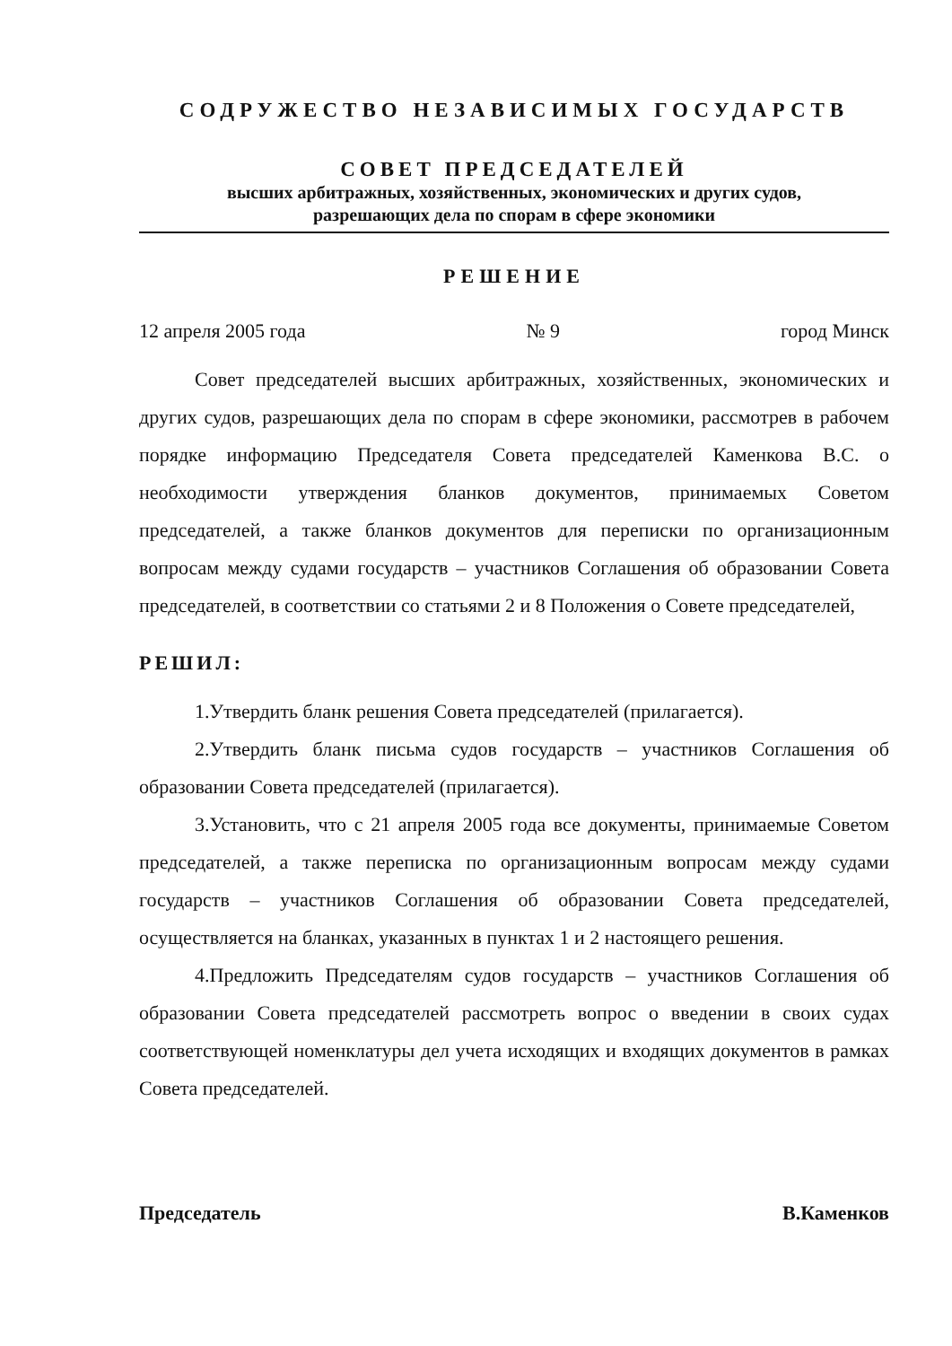СОДРУЖЕСТВО НЕЗАВИСИМЫХ ГОСУДАРСТВ
СОВЕТ ПРЕДСЕДАТЕЛЕЙ
высших арбитражных, хозяйственных, экономических и других судов,
разрешающих дела по спорам в сфере экономики
РЕШЕНИЕ
12 апреля 2005 года № 9 город Минск
Совет председателей высших арбитражных, хозяйственных, экономических и других судов, разрешающих дела по спорам в сфере экономики, рассмотрев в рабочем порядке информацию Председателя Совета председателей Каменкова В.С. о необходимости утверждения бланков документов, принимаемых Советом председателей, а также бланков документов для переписки по организационным вопросам между судами государств – участников Соглашения об образовании Совета председателей, в соответствии со статьями 2 и 8 Положения о Совете председателей,
РЕШИЛ:
1.Утвердить бланк решения Совета председателей (прилагается).
2.Утвердить бланк письма судов государств – участников Соглашения об образовании Совета председателей (прилагается).
3.Установить, что с 21 апреля 2005 года все документы, принимаемые Советом председателей, а также переписка по организационным вопросам между судами государств – участников Соглашения об образовании Совета председателей, осуществляется на бланках, указанных в пунктах 1 и 2 настоящего решения.
4.Предложить Председателям судов государств – участников Соглашения об образовании Совета председателей рассмотреть вопрос о введении в своих судах соответствующей номенклатуры дел учета исходящих и входящих документов в рамках Совета председателей.
Председатель В.Каменков